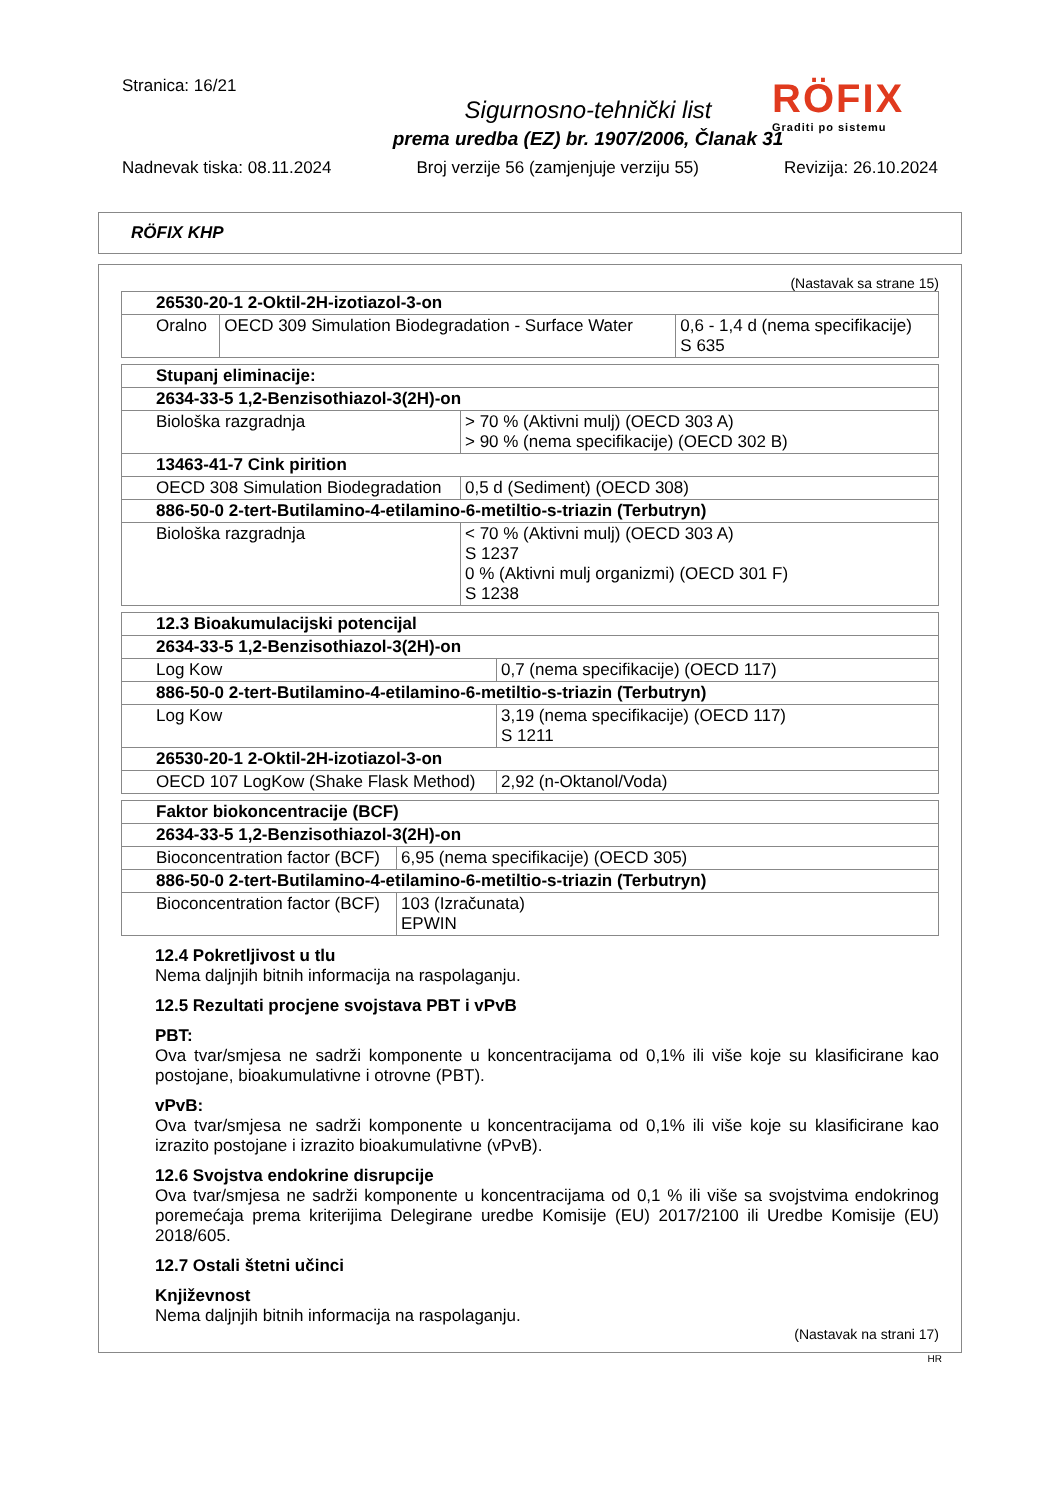Stranica: 16/21
Sigurnosno-tehnički list
prema uredba (EZ) br. 1907/2006, Članak 31
RÖFIX
Graditi po sistemu
Nadnevak tiska: 08.11.2024 Broj verzije 56 (zamjenjuje verziju 55) Revizija: 26.10.2024
RÖFIX KHP
(Nastavak sa strane 15)
| 26530-20-1 2-Oktil-2H-izotiazol-3-on | | |
| Oralno | OECD 309 Simulation Biodegradation - Surface Water | 0,6 - 1,4 d (nema specifikacije) S 635 |
| Stupanj eliminacije: | |
| 2634-33-5 1,2-Benzisothiazol-3(2H)-on | |
| Biološka razgradnja | > 70 % (Aktivni mulj) (OECD 303 A) > 90 % (nema specifikacije) (OECD 302 B) |
| 13463-41-7 Cink pirition | |
| OECD 308 Simulation Biodegradation | 0,5 d (Sediment) (OECD 308) |
| 886-50-0 2-tert-Butilamino-4-etilamino-6-metiltio-s-triazin (Terbutryn) | |
| Biološka razgradnja | < 70 % (Aktivni mulj) (OECD 303 A) S 1237 0 % (Aktivni mulj organizmi) (OECD 301 F) S 1238 |
| 12.3 Bioakumulacijski potencijal | |
| 2634-33-5 1,2-Benzisothiazol-3(2H)-on | |
| Log Kow | 0,7 (nema specifikacije) (OECD 117) |
| 886-50-0 2-tert-Butilamino-4-etilamino-6-metiltio-s-triazin (Terbutryn) | |
| Log Kow | 3,19 (nema specifikacije) (OECD 117) S 1211 |
| 26530-20-1 2-Oktil-2H-izotiazol-3-on | |
| OECD 107 LogKow (Shake Flask Method) | 2,92 (n-Oktanol/Voda) |
| Faktor biokoncentracije (BCF) | |
| 2634-33-5 1,2-Benzisothiazol-3(2H)-on | |
| Bioconcentration factor (BCF) | 6,95 (nema specifikacije) (OECD 305) |
| 886-50-0 2-tert-Butilamino-4-etilamino-6-metiltio-s-triazin (Terbutryn) | |
| Bioconcentration factor (BCF) | 103 (Izračunata) EPWIN |
12.4 Pokretljivost u tlu
Nema daljnjih bitnih informacija na raspolaganju.
12.5 Rezultati procjene svojstava PBT i vPvB
PBT:
Ova tvar/smjesa ne sadrži komponente u koncentracijama od 0,1% ili više koje su klasificirane kao postojane, bioakumulativne i otrovne (PBT).
vPvB:
Ova tvar/smjesa ne sadrži komponente u koncentracijama od 0,1% ili više koje su klasificirane kao izrazito postojane i izrazito bioakumulativne (vPvB).
12.6 Svojstva endokrine disrupcije
Ova tvar/smjesa ne sadrži komponente u koncentracijama od 0,1 % ili više sa svojstvima endokrinog poremećaja prema kriterijima Delegirane uredbe Komisije (EU) 2017/2100 ili Uredbe Komisije (EU) 2018/605.
12.7 Ostali štetni učinci
Književnost
Nema daljnjih bitnih informacija na raspolaganju.
(Nastavak na strani 17)
HR